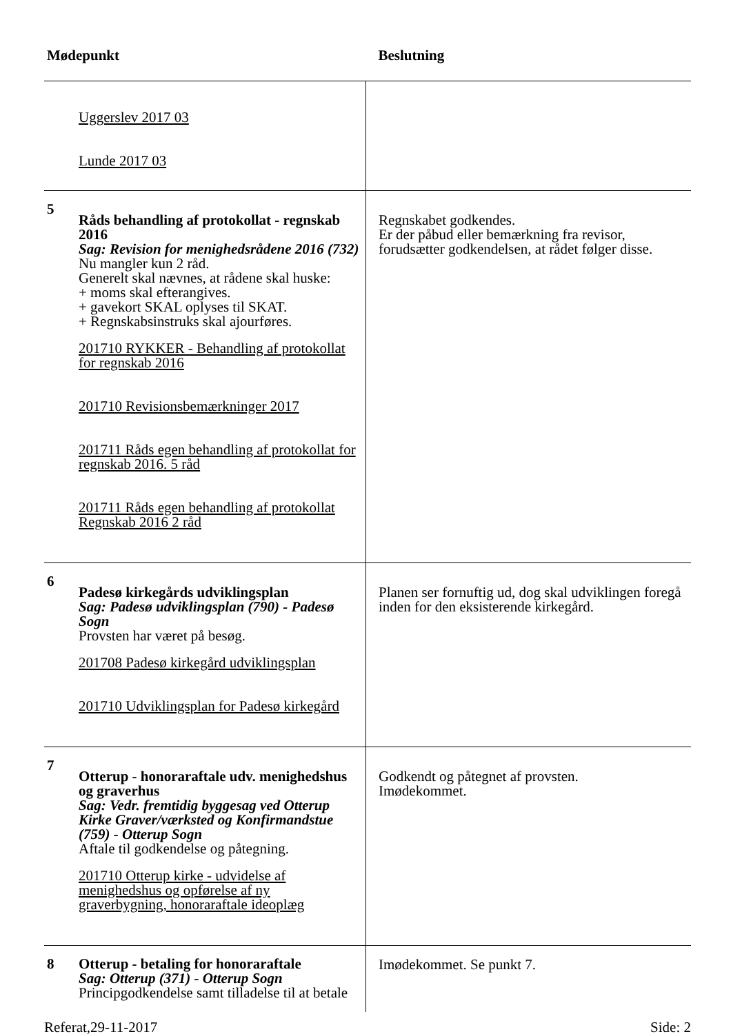| Mødepunkt | | Beslutning |
| --- | --- | --- |
| | Uggerslev 2017 03 Lunde 2017 03 | |
| 5 | Råds behandling af protokollat - regnskab 2016 Sag: Revision for menighedsrådene 2016 (732) Nu mangler kun 2 råd. Generelt skal nævnes, at rådene skal huske: + moms skal efterangives. + gavekort SKAL oplyses til SKAT. + Regnskabsinstruks skal ajourføres. 201710 RYKKER - Behandling af protokollat for regnskab 2016 201710 Revisionsbemærkninger 2017 201711 Råds egen behandling af protokollat for regnskab 2016. 5 råd 201711 Råds egen behandling af protokollat Regnskab 2016 2 råd | Regnskabet godkendes. Er der påbud eller bemærkning fra revisor, forudsætter godkendelsen, at rådet følger disse. |
| 6 | Padesø kirkegårds udviklingsplan Sag: Padesø udviklingsplan (790) - Padesø Sogn Provsten har været på besøg. 201708 Padesø kirkegård udviklingsplan 201710 Udviklingsplan for Padesø kirkegård | Planen ser fornuftig ud, dog skal udviklingen foregå inden for den eksisterende kirkegård. |
| 7 | Otterup - honoraraftale udv. menighedshus og graverhus Sag: Vedr. fremtidig byggesag ved Otterup Kirke Graver/værksted og Konfirmandstue (759) - Otterup Sogn Aftale til godkendelse og påtegning. 201710 Otterup kirke - udvidelse af menighedshus og opførelse af ny graverbygning, honoraraftale ideoplæg | Godkendt og påtegnet af provsten. Imødekommet. |
| 8 | Otterup - betaling for honoraraftale Sag: Otterup (371) - Otterup Sogn Principgodkendelse samt tilladelse til at betale | Imødekommet. Se punkt 7. |
Referat,29-11-2017 Side: 2